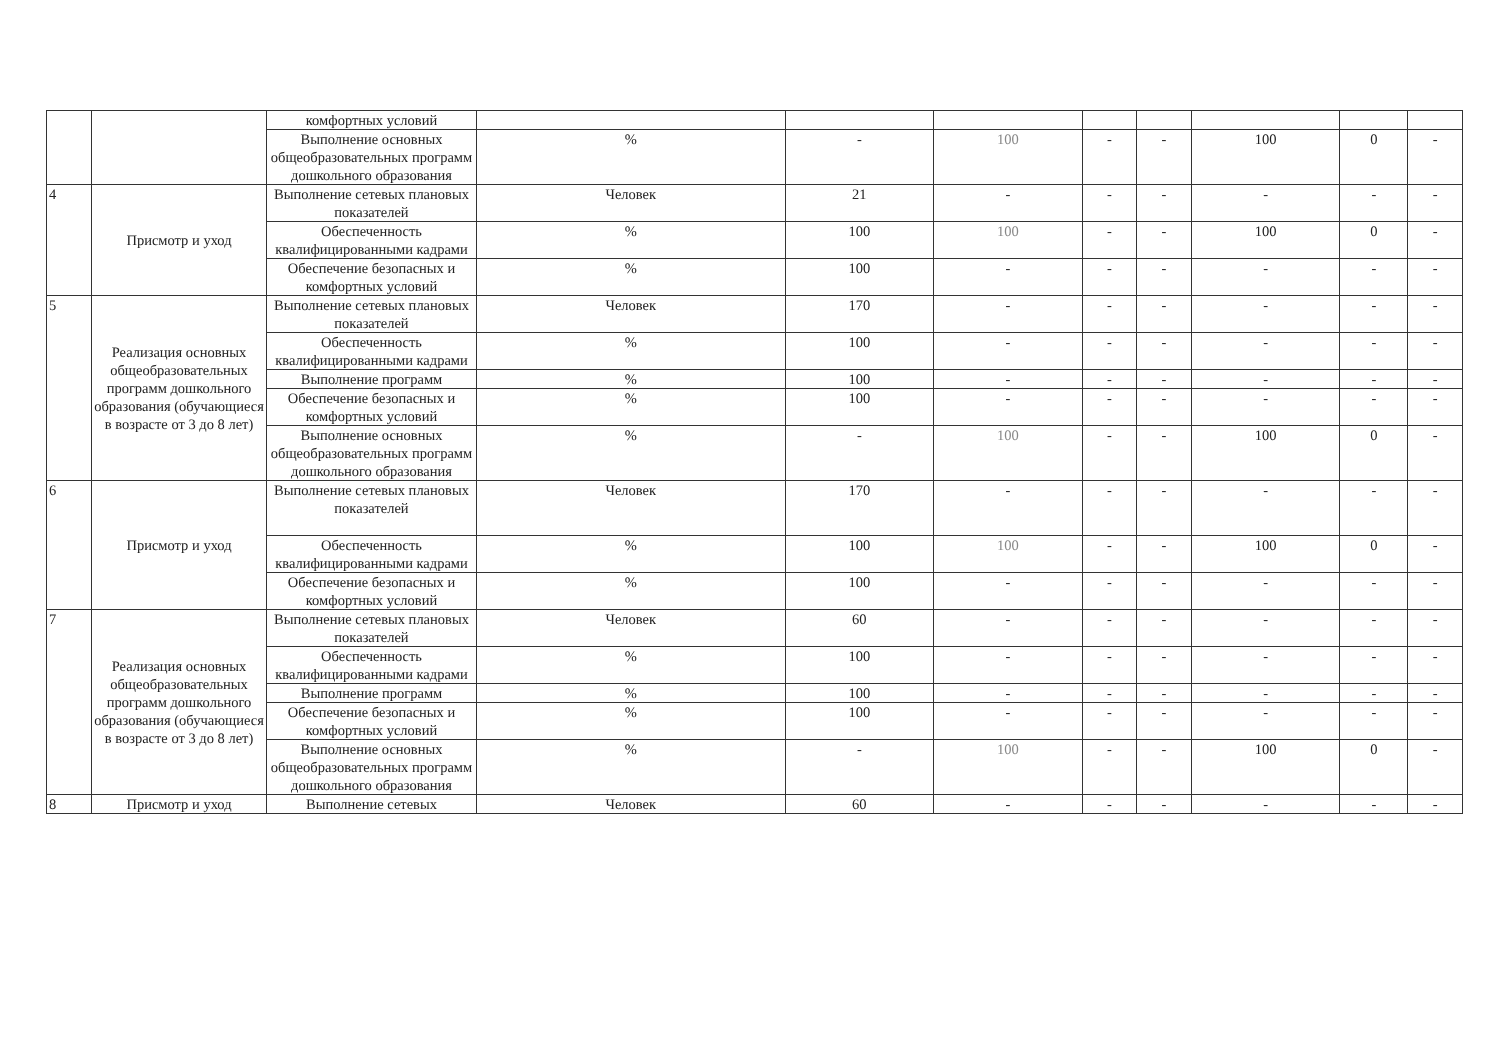| | | комфортных условий | | | | | | | | |
| | | Выполнение основных общеобразовательных программ дошкольного образования | % | - | 100 | - | - | 100 | 0 | - |
| 4 | Присмотр и уход | Выполнение сетевых плановых показателей | Человек | 21 | - | - | - | - | - | - |
| | | Обеспеченность квалифицированными кадрами | % | 100 | 100 | - | - | 100 | 0 | - |
| | | Обеспечение безопасных и комфортных условий | % | 100 | - | - | - | - | - | - |
| 5 | Реализация основных общеобразовательных программ дошкольного образования (обучающиеся в возрасте от 3 до 8 лет) | Выполнение сетевых плановых показателей | Человек | 170 | - | - | - | - | - | - |
| | | Обеспеченность квалифицированными кадрами | % | 100 | - | - | - | - | - | - |
| | | Выполнение программ | % | 100 | - | - | - | - | - | - |
| | | Обеспечение безопасных и комфортных условий | % | 100 | - | - | - | - | - | - |
| | | Выполнение основных общеобразовательных программ дошкольного образования | % | - | 100 | - | - | 100 | 0 | - |
| 6 | Присмотр и уход | Выполнение сетевых плановых показателей | Человек | 170 | - | - | - | - | - | - |
| | | Обеспеченность квалифицированными кадрами | % | 100 | 100 | - | - | 100 | 0 | - |
| | | Обеспечение безопасных и комфортных условий | % | 100 | - | - | - | - | - | - |
| 7 | Реализация основных общеобразовательных программ дошкольного образования (обучающиеся в возрасте от 3 до 8 лет) | Выполнение сетевых плановых показателей | Человек | 60 | - | - | - | - | - | - |
| | | Обеспеченность квалифицированными кадрами | % | 100 | - | - | - | - | - | - |
| | | Выполнение программ | % | 100 | - | - | - | - | - | - |
| | | Обеспечение безопасных и комфортных условий | % | 100 | - | - | - | - | - | - |
| | | Выполнение основных общеобразовательных программ дошкольного образования | % | - | 100 | - | - | 100 | 0 | - |
| 8 | Присмотр и уход | Выполнение сетевых | Человек | 60 | - | - | - | - | - | - |